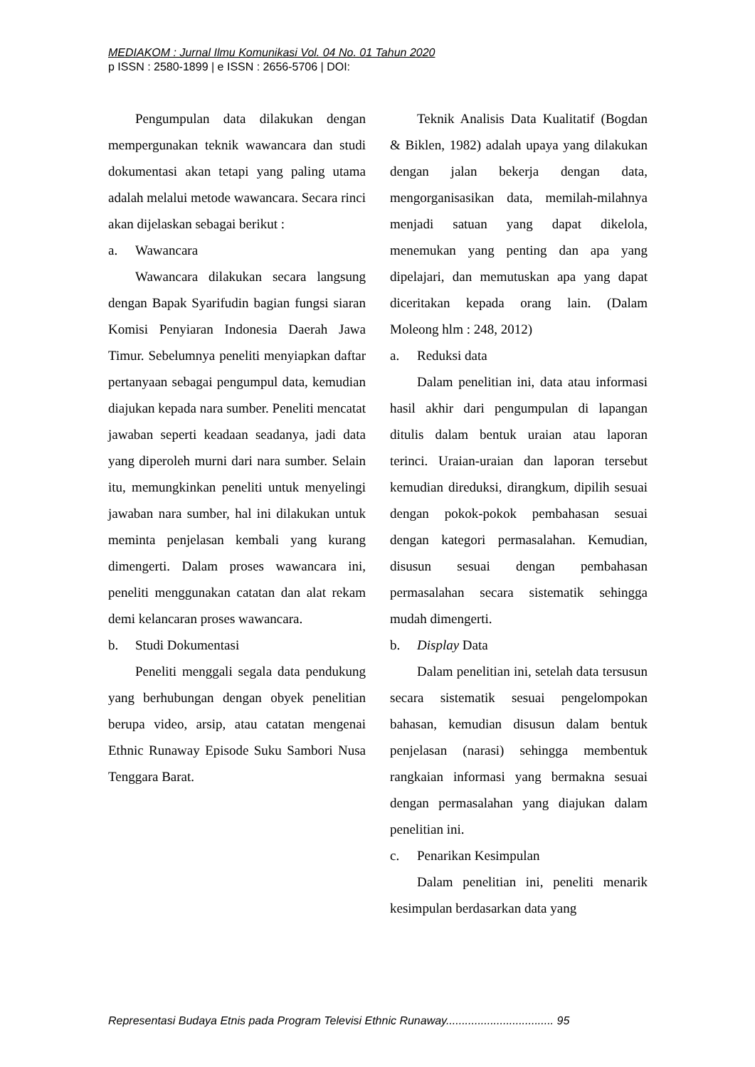MEDIAKOM : Jurnal Ilmu Komunikasi Vol. 04 No. 01 Tahun 2020
p ISSN : 2580-1899 | e ISSN : 2656-5706 | DOI:
Pengumpulan data dilakukan dengan mempergunakan teknik wawancara dan studi dokumentasi akan tetapi yang paling utama adalah melalui metode wawancara. Secara rinci akan dijelaskan sebagai berikut :
a. Wawancara
Wawancara dilakukan secara langsung dengan Bapak Syarifudin bagian fungsi siaran Komisi Penyiaran Indonesia Daerah Jawa Timur. Sebelumnya peneliti menyiapkan daftar pertanyaan sebagai pengumpul data, kemudian diajukan kepada nara sumber. Peneliti mencatat jawaban seperti keadaan seadanya, jadi data yang diperoleh murni dari nara sumber. Selain itu, memungkinkan peneliti untuk menyelingi jawaban nara sumber, hal ini dilakukan untuk meminta penjelasan kembali yang kurang dimengerti. Dalam proses wawancara ini, peneliti menggunakan catatan dan alat rekam demi kelancaran proses wawancara.
b. Studi Dokumentasi
Peneliti menggali segala data pendukung yang berhubungan dengan obyek penelitian berupa video, arsip, atau catatan mengenai Ethnic Runaway Episode Suku Sambori Nusa Tenggara Barat.
Teknik Analisis Data Kualitatif (Bogdan & Biklen, 1982) adalah upaya yang dilakukan dengan jalan bekerja dengan data, mengorganisasikan data, memilah-milahnya menjadi satuan yang dapat dikelola, menemukan yang penting dan apa yang dipelajari, dan memutuskan apa yang dapat diceritakan kepada orang lain. (Dalam Moleong hlm : 248, 2012)
a. Reduksi data
Dalam penelitian ini, data atau informasi hasil akhir dari pengumpulan di lapangan ditulis dalam bentuk uraian atau laporan terinci. Uraian-uraian dan laporan tersebut kemudian direduksi, dirangkum, dipilih sesuai dengan pokok-pokok pembahasan sesuai dengan kategori permasalahan. Kemudian, disusun sesuai dengan pembahasan permasalahan secara sistematik sehingga mudah dimengerti.
b. Display Data
Dalam penelitian ini, setelah data tersusun secara sistematik sesuai pengelompokan bahasan, kemudian disusun dalam bentuk penjelasan (narasi) sehingga membentuk rangkaian informasi yang bermakna sesuai dengan permasalahan yang diajukan dalam penelitian ini.
c. Penarikan Kesimpulan
Dalam penelitian ini, peneliti menarik kesimpulan berdasarkan data yang
Representasi Budaya Etnis pada Program Televisi Ethnic Runaway.................................. 95